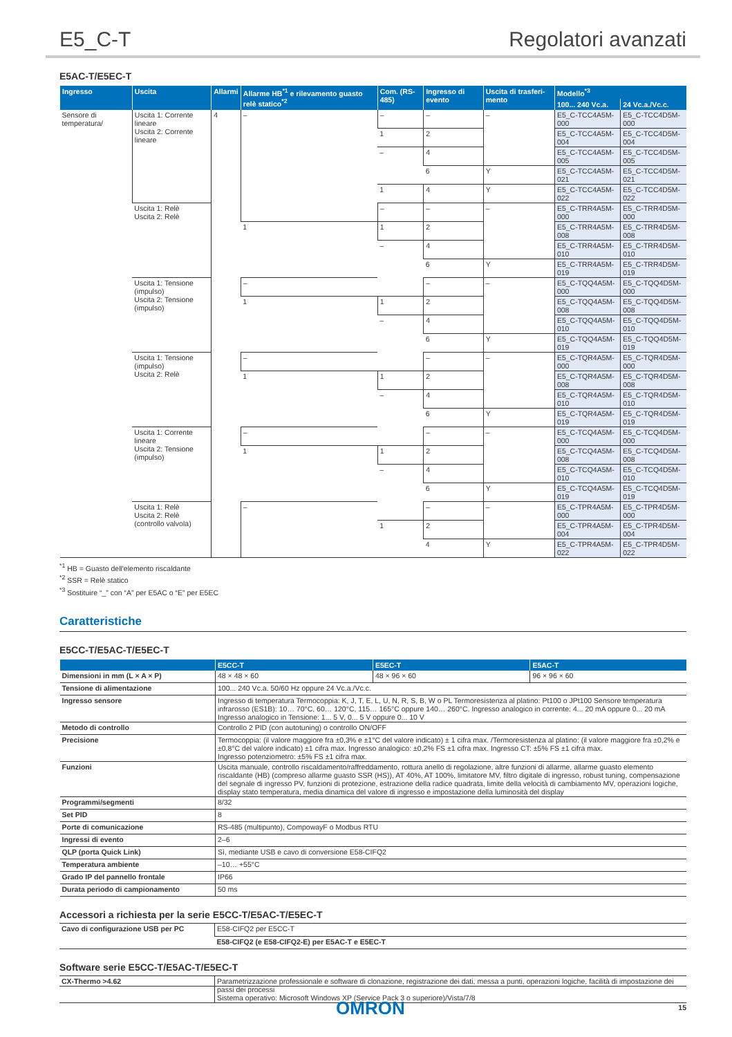E5_C-T Regolatori avanzati
E5AC-T/E5EC-T
| Ingresso | Uscita | Allarmi | Allarme HB<sup>*1</sup> e rilevamento guasto relè statico<sup>*2</sup> | Com. (RS-485) | Ingresso di evento | Uscita di trasferi-mento | Modello<sup>*3</sup> | |
| --- | --- | --- | --- | --- | --- | --- | --- | --- |
| | | | | | | | 100... 240 Vc.a. | 24 Vc.a./Vc.c. |
| Sensore di temperatura/ | Uscita 1: Corrente lineare Uscita 2: Corrente lineare | 4 | – | – | – | – | E5_C-TCC4A5M-000 | E5_C-TCC4D5M-000 |
| | | | | 1 | 2 | | E5_C-TCC4A5M-004 | E5_C-TCC4D5M-004 |
| | | | | – | 4 | | E5_C-TCC4A5M-005 | E5_C-TCC4D5M-005 |
| | | | | | 6 | Y | E5_C-TCC4A5M-021 | E5_C-TCC4D5M-021 |
| | | | | 1 | 4 | Y | E5_C-TCC4A5M-022 | E5_C-TCC4D5M-022 |
| | Uscita 1: Relè Uscita 2: Relè | | | – | – | – | E5_C-TRR4A5M-000 | E5_C-TRR4D5M-000 |
| | | | 1 | 1 | 2 | | E5_C-TRR4A5M-008 | E5_C-TRR4D5M-008 |
| | | | | – | 4 | | E5_C-TRR4A5M-010 | E5_C-TRR4D5M-010 |
| | | | | | 6 | Y | E5_C-TRR4A5M-019 | E5_C-TRR4D5M-019 |
| | Uscita 1: Tensione (impulso) Uscita 2: Tensione (impulso) | | – | | – | – | E5_C-TQQ4A5M-000 | E5_C-TQQ4D5M-000 |
| | | | 1 | 1 | 2 | | E5_C-TQQ4A5M-008 | E5_C-TQQ4D5M-008 |
| | | | | – | 4 | | E5_C-TQQ4A5M-010 | E5_C-TQQ4D5M-010 |
| | | | | | 6 | Y | E5_C-TQQ4A5M-019 | E5_C-TQQ4D5M-019 |
| | Uscita 1: Tensione (impulso) Uscita 2: Relè | | – | | – | – | E5_C-TQR4A5M-000 | E5_C-TQR4D5M-000 |
| | | | 1 | 1 | 2 | | E5_C-TQR4A5M-008 | E5_C-TQR4D5M-008 |
| | | | | – | 4 | | E5_C-TQR4A5M-010 | E5_C-TQR4D5M-010 |
| | | | | | 6 | Y | E5_C-TQR4A5M-019 | E5_C-TQR4D5M-019 |
| | Uscita 1: Corrente lineare Uscita 2: Tensione (impulso) | | – | | – | – | E5_C-TCQ4A5M-000 | E5_C-TCQ4D5M-000 |
| | | | 1 | 1 | 2 | | E5_C-TCQ4A5M-008 | E5_C-TCQ4D5M-008 |
| | | | | – | 4 | | E5_C-TCQ4A5M-010 | E5_C-TCQ4D5M-010 |
| | | | | | 6 | Y | E5_C-TCQ4A5M-019 | E5_C-TCQ4D5M-019 |
| | Uscita 1: Relè Uscita 2: Relè (controllo valvola) | | – | | – | – | E5_C-TPR4A5M-000 | E5_C-TPR4D5M-000 |
| | | | | 1 | 2 | | E5_C-TPR4A5M-004 | E5_C-TPR4D5M-004 |
| | | | | | 4 | Y | E5_C-TPR4A5M-022 | E5_C-TPR4D5M-022 |
<sup>*1</sup> HB = Guasto dell'elemento riscaldante
<sup>*2</sup> SSR = Relè statico
<sup>*3</sup> Sostituire “_” con “A” per E5AC o “E” per E5EC
Caratteristiche
E5CC-T/E5AC-T/E5EC-T
| | E5CC-T | E5EC-T | E5AC-T |
| --- | --- | --- | --- |
| Dimensioni in mm (L × A × P) | 48 × 48 × 60 | 48 × 96 × 60 | 96 × 96 × 60 |
| Tensione di alimentazione | 100... 240 Vc.a. 50/60 Hz oppure 24 Vc.a./Vc.c. | | |
| Ingresso sensore | Ingresso di temperatura Termocoppia: K, J, T, E, L, U, N, R, S, B, W o PL Termoresistenza al platino: Pt100 o JPt100 Sensore temperatura infrarosso (ES1B): 10… 70°C, 60… 120°C, 115… 165°C oppure 140… 260°C. Ingresso analogico in corrente: 4... 20 mA oppure 0... 20 mA Ingresso analogico in Tensione: 1... 5 V, 0... 5 V oppure 0... 10 V | | |
| Metodo di controllo | Controllo 2 PID (con autotuning) o controllo ON/OFF | | |
| Precisione | Termocoppia: (il valore maggiore fra ±0,3% e ±1°C del valore indicato) ± 1 cifra max. /Termoresistenza al platino: (il valore maggiore fra ±0,2% e ±0,8°C del valore indicato) ±1 cifra max. Ingresso analogico: ±0,2% FS ±1 cifra max. Ingresso CT: ±5% FS ±1 cifra max. Ingresso potenziometro: ±5% FS ±1 cifra max. | | |
| Funzioni | Uscita manuale, controllo riscaldamento/raffreddamento, rottura anello di regolazione, altre funzioni di allarme, allarme guasto elemento riscaldante (HB) (compreso allarme guasto SSR (HS)), AT 40%, AT 100%, limitatore MV, filtro digitale di ingresso, robust tuning, compensazione del segnale di ingresso PV, funzioni di protezione, estrazione della radice quadrata, limite della velocità di cambiamento MV, operazioni logiche, display stato temperatura, media dinamica del valore di ingresso e impostazione della luminosità del display | | |
| Programmi/segmenti | 8/32 | | |
| Set PID | 8 | | |
| Porte di comunicazione | RS-485 (multipunto), CompowayF o Modbus RTU | | |
| Ingressi di evento | 2–6 | | |
| QLP (porta Quick Link) | Sì, mediante USB e cavo di conversione E58-CIFQ2 | | |
| Temperatura ambiente | –10… +55°C | | |
| Grado IP del pannello frontale | IP66 | | |
| Durata periodo di campionamento | 50 ms | | |
Accessori a richiesta per la serie E5CC-T/E5AC-T/E5EC-T
| Cavo di configurazione USB per PC | E58-CIFQ2 per E5CC-T |
| | E58-CIFQ2 (e E58-CIFQ2-E) per E5AC-T e E5EC-T |
Software serie E5CC-T/E5AC-T/E5EC-T
| CX-Thermo >4.62 | Parametrizzazione professionale e software di clonazione, registrazione dei dati, messa a punti, operazioni logiche, facilità di impostazione dei passi dei processi Sistema operativo: Microsoft Windows XP (Service Pack 3 o superiore)/Vista/7/8 |
OMRON 15